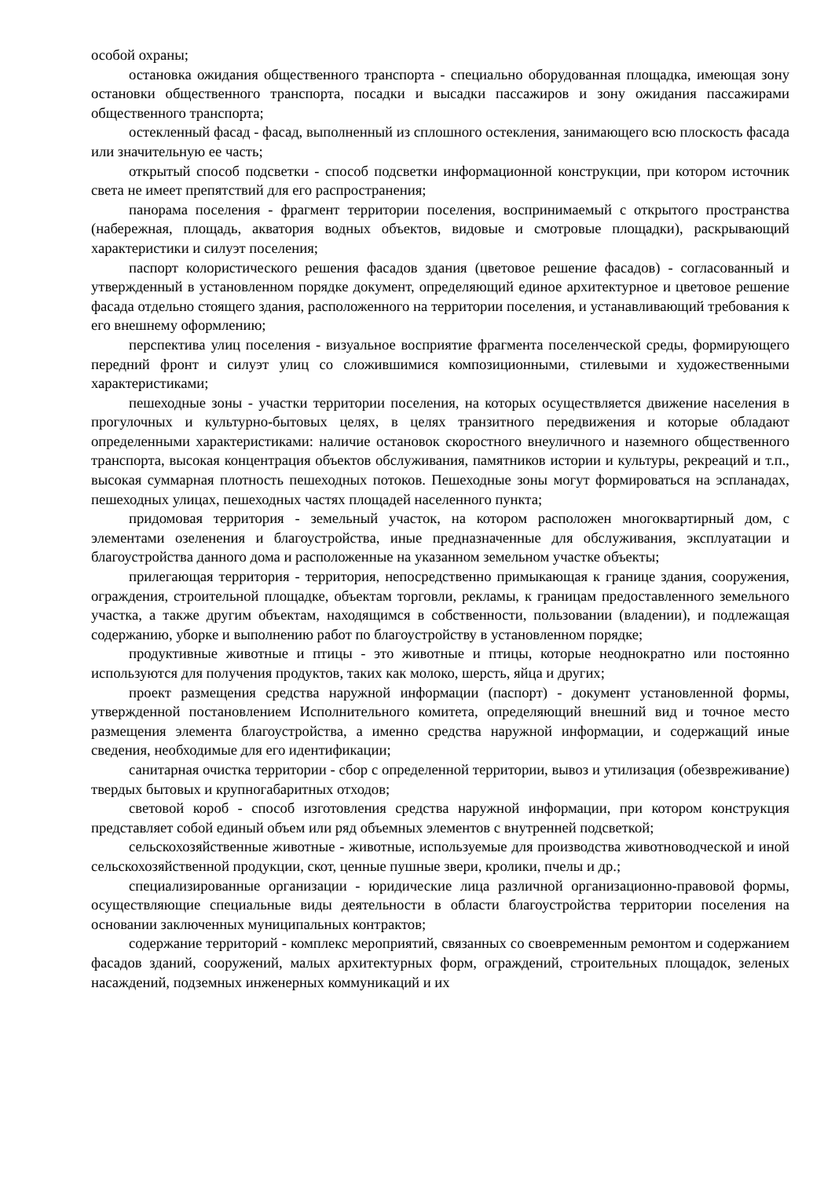особой охраны;
остановка ожидания общественного транспорта - специально оборудованная площадка, имеющая зону остановки общественного транспорта, посадки и высадки пассажиров и зону ожидания пассажирами общественного транспорта;
остекленный фасад - фасад, выполненный из сплошного остекления, занимающего всю плоскость фасада или значительную ее часть;
открытый способ подсветки - способ подсветки информационной конструкции, при котором источник света не имеет препятствий для его распространения;
панорама поселения - фрагмент территории поселения, воспринимаемый с открытого пространства (набережная, площадь, акватория водных объектов, видовые и смотровые площадки), раскрывающий характеристики и силуэт поселения;
паспорт колористического решения фасадов здания (цветовое решение фасадов) - согласованный и утвержденный в установленном порядке документ, определяющий единое архитектурное и цветовое решение фасада отдельно стоящего здания, расположенного на территории поселения, и устанавливающий требования к его внешнему оформлению;
перспектива улиц поселения - визуальное восприятие фрагмента поселенческой среды, формирующего передний фронт и силуэт улиц со сложившимися композиционными, стилевыми и художественными характеристиками;
пешеходные зоны - участки территории поселения, на которых осуществляется движение населения в прогулочных и культурно-бытовых целях, в целях транзитного передвижения и которые обладают определенными характеристиками: наличие остановок скоростного внеуличного и наземного общественного транспорта, высокая концентрация объектов обслуживания, памятников истории и культуры, рекреаций и т.п., высокая суммарная плотность пешеходных потоков. Пешеходные зоны могут формироваться на эспланадах, пешеходных улицах, пешеходных частях площадей населенного пункта;
придомовая территория - земельный участок, на котором расположен многоквартирный дом, с элементами озеленения и благоустройства, иные предназначенные для обслуживания, эксплуатации и благоустройства данного дома и расположенные на указанном земельном участке объекты;
прилегающая территория - территория, непосредственно примыкающая к границе здания, сооружения, ограждения, строительной площадке, объектам торговли, рекламы, к границам предоставленного земельного участка, а также другим объектам, находящимся в собственности, пользовании (владении), и подлежащая содержанию, уборке и выполнению работ по благоустройству в установленном порядке;
продуктивные животные и птицы - это животные и птицы, которые неоднократно или постоянно используются для получения продуктов, таких как молоко, шерсть, яйца и других;
проект размещения средства наружной информации (паспорт) - документ установленной формы, утвержденной постановлением Исполнительного комитета, определяющий внешний вид и точное место размещения элемента благоустройства, а именно средства наружной информации, и содержащий иные сведения, необходимые для его идентификации;
санитарная очистка территории - сбор с определенной территории, вывоз и утилизация (обезвреживание) твердых бытовых и крупногабаритных отходов;
световой короб - способ изготовления средства наружной информации, при котором конструкция представляет собой единый объем или ряд объемных элементов с внутренней подсветкой;
сельскохозяйственные животные - животные, используемые для производства животноводческой и иной сельскохозяйственной продукции, скот, ценные пушные звери, кролики, пчелы и др.;
специализированные организации - юридические лица различной организационно-правовой формы, осуществляющие специальные виды деятельности в области благоустройства территории поселения на основании заключенных муниципальных контрактов;
содержание территорий - комплекс мероприятий, связанных со своевременным ремонтом и содержанием фасадов зданий, сооружений, малых архитектурных форм, ограждений, строительных площадок, зеленых насаждений, подземных инженерных коммуникаций и их